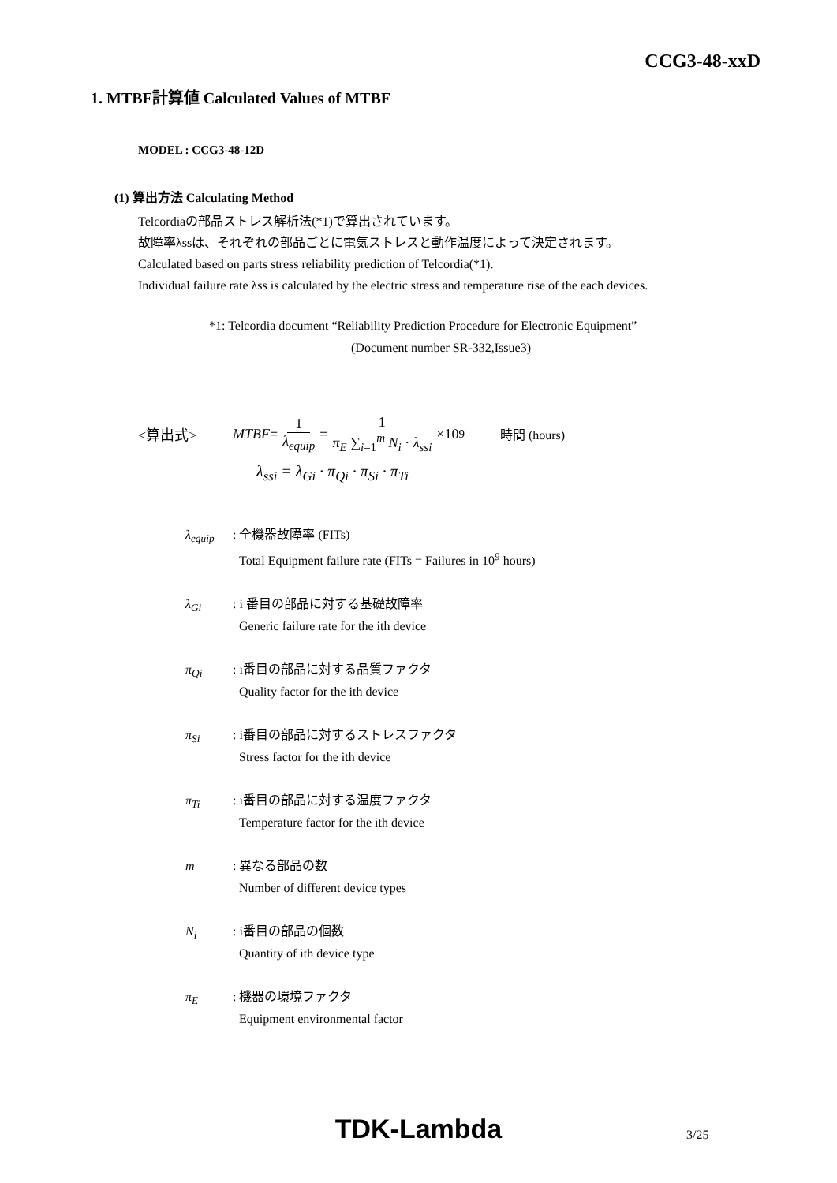CCG3-48-xxD
1. MTBF計算値 Calculated Values of MTBF
MODEL : CCG3-48-12D
(1) 算出方法 Calculating Method
Telcordiaの部品ストレス解析法(*1)で算出されています。
故障率λssは、それぞれの部品ごとに電気ストレスと動作温度によって決定されます。
Calculated based on parts stress reliability prediction of Telcordia(*1).
Individual failure rate λss is calculated by the electric stress and temperature rise of the each devices.
*1: Telcordia document “Reliability Prediction Procedure for Electronic Equipment”
(Document number SR-332,Issue3)
<算出式> MTBF = 1 λ<sub>equip</sub> = 1 π<sub>E</sub> ∑<sub>i=1</sub><sup>m</sup> N<sub>i</sub> · λ<sub>ssi</sub> ×10<sup>9</sup> 時間 (hours)
λ<sub>ssi</sub> = λ<sub>Gi</sub> · π<sub>Qi</sub> · π<sub>Si</sub> · π<sub>Ti</sub>
λ<sub>equip</sub>: 全機器故障率 (FITs)
Total Equipment failure rate (FITs = Failures in 10<sup>9</sup> hours)
λ<sub>Gi</sub>: i 番目の部品に対する基礎故障率
Generic failure rate for the ith device
π<sub>Qi</sub>: i番目の部品に対する品質ファクタ
Quality factor for the ith device
π<sub>Si</sub>: i番目の部品に対するストレスファクタ
Stress factor for the ith device
π<sub>Ti</sub>: i番目の部品に対する温度ファクタ
Temperature factor for the ith device
m: 異なる部品の数
Number of different device types
N<sub>i</sub>: i番目の部品の個数
Quantity of ith device type
π<sub>E</sub>: 機器の環境ファクタ
Equipment environmental factor
TDK-Lambda 3/25